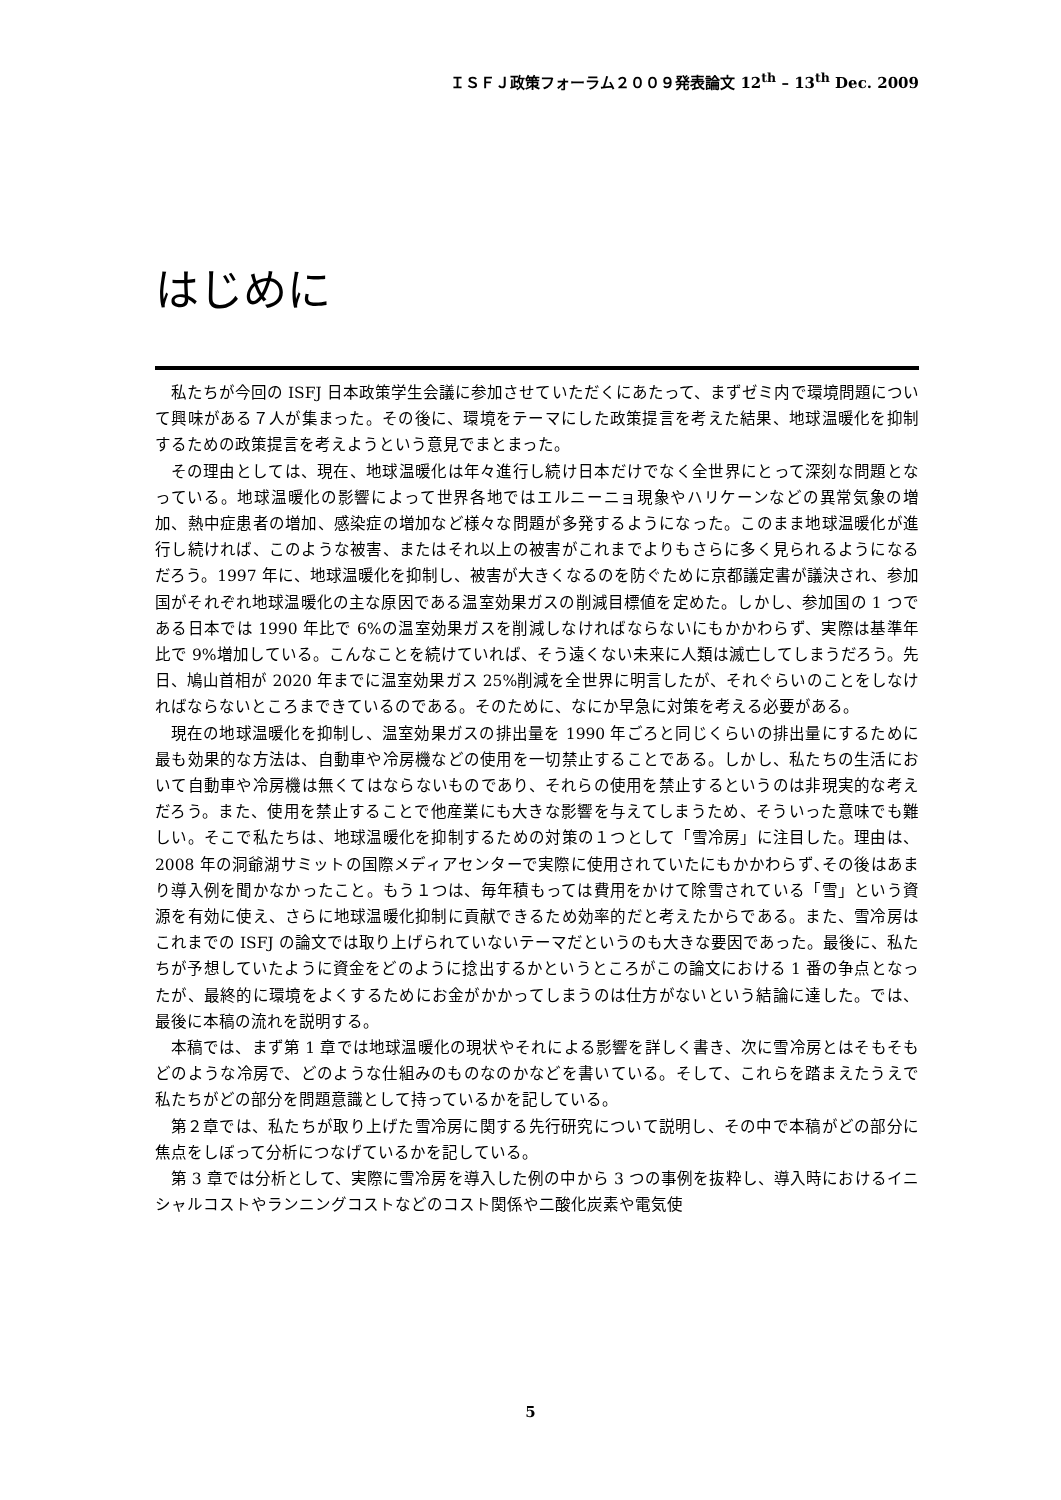ＩＳＦＪ政策フォーラム２００９発表論文 12<sup>th</sup> – 13<sup>th</sup> Dec. 2009
はじめに
私たちが今回の ISFJ 日本政策学生会議に参加させていただくにあたって、まずゼミ内で環境問題について興味がある７人が集まった。その後に、環境をテーマにした政策提言を考えた結果、地球温暖化を抑制するための政策提言を考えようという意見でまとまった。
その理由としては、現在、地球温暖化は年々進行し続け日本だけでなく全世界にとって深刻な問題となっている。地球温暖化の影響によって世界各地ではエルニーニョ現象やハリケーンなどの異常気象の増加、熱中症患者の増加、感染症の増加など様々な問題が多発するようになった。このまま地球温暖化が進行し続ければ、このような被害、またはそれ以上の被害がこれまでよりもさらに多く見られるようになるだろう。1997 年に、地球温暖化を抑制し、被害が大きくなるのを防ぐために京都議定書が議決され、参加国がそれぞれ地球温暖化の主な原因である温室効果ガスの削減目標値を定めた。しかし、参加国の 1 つである日本では 1990 年比で 6%の温室効果ガスを削減しなければならないにもかかわらず、実際は基準年比で 9%増加している。こんなことを続けていれば、そう遠くない未来に人類は滅亡してしまうだろう。先日、鳩山首相が 2020 年までに温室効果ガス 25%削減を全世界に明言したが、それぐらいのことをしなければならないところまできているのである。そのために、なにか早急に対策を考える必要がある。
現在の地球温暖化を抑制し、温室効果ガスの排出量を 1990 年ごろと同じくらいの排出量にするために最も効果的な方法は、自動車や冷房機などの使用を一切禁止することである。しかし、私たちの生活において自動車や冷房機は無くてはならないものであり、それらの使用を禁止するというのは非現実的な考えだろう。また、使用を禁止することで他産業にも大きな影響を与えてしまうため、そういった意味でも難しい。そこで私たちは、地球温暖化を抑制するための対策の１つとして「雪冷房」に注目した。理由は、2008 年の洞爺湖サミットの国際メディアセンターで実際に使用されていたにもかかわらず､その後はあまり導入例を聞かなかったこと。もう１つは、毎年積もっては費用をかけて除雪されている「雪」という資源を有効に使え、さらに地球温暖化抑制に貢献できるため効率的だと考えたからである。また、雪冷房はこれまでの ISFJ の論文では取り上げられていないテーマだというのも大きな要因であった。最後に、私たちが予想していたように資金をどのように捻出するかというところがこの論文における 1 番の争点となったが、最終的に環境をよくするためにお金がかかってしまうのは仕方がないという結論に達した。では、最後に本稿の流れを説明する。
本稿では、まず第 1 章では地球温暖化の現状やそれによる影響を詳しく書き、次に雪冷房とはそもそもどのような冷房で、どのような仕組みのものなのかなどを書いている。そして、これらを踏まえたうえで私たちがどの部分を問題意識として持っているかを記している。
第２章では、私たちが取り上げた雪冷房に関する先行研究について説明し、その中で本稿がどの部分に焦点をしぼって分析につなげているかを記している。
第 3 章では分析として、実際に雪冷房を導入した例の中から 3 つの事例を抜粋し、導入時におけるイニシャルコストやランニングコストなどのコスト関係や二酸化炭素や電気使
5